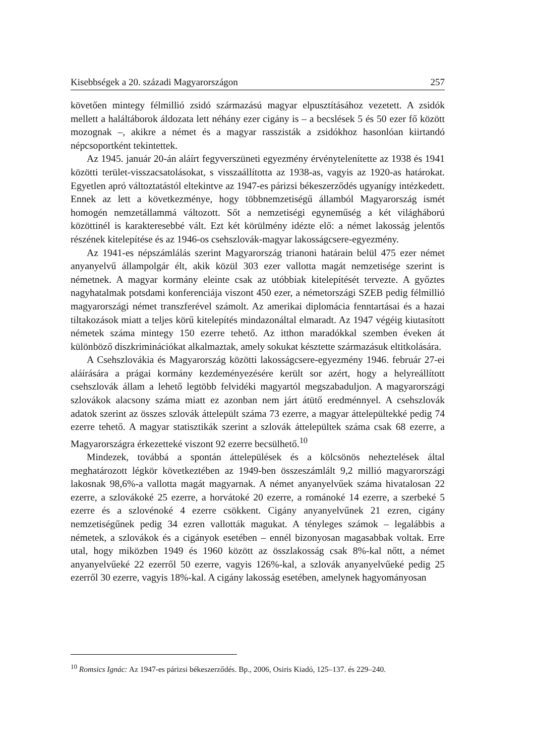Kisebbségek a 20. századi Magyarországon 257
követően mintegy félmillió zsidó származású magyar elpusztításához vezetett. A zsidók mellett a haláltáborok áldozata lett néhány ezer cigány is – a becslések 5 és 50 ezer fő között mozognak –, akikre a német és a magyar rasszisták a zsidókhoz hasonlóan kiirtandó népcsoportként tekintettek.
Az 1945. január 20-án aláírt fegyverszüneti egyezmény érvénytelenítette az 1938 és 1941 közötti terület-visszacsatolásokat, s visszaállította az 1938-as, vagyis az 1920-as határokat. Egyetlen apró változtatástól eltekintve az 1947-es párizsi békeszerződés ugyanígy intézkedett. Ennek az lett a következménye, hogy többnemzetiségű államból Magyarország ismét homogén nemzetállammá változott. Sőt a nemzetiségi egyneműség a két világháború közöttinél is karakteresebbé vált. Ezt két körülmény idézte elő: a német lakosság jelentős részének kitelepítése és az 1946-os csehszlovák-magyar lakosságcsere-egyezmény.
Az 1941-es népszámlálás szerint Magyarország trianoni határain belül 475 ezer német anyanyelvű állampolgár élt, akik közül 303 ezer vallotta magát nemzetisége szerint is németnek. A magyar kormány eleinte csak az utóbbiak kitelepítését tervezte. A győztes nagyhatalmak potsdami konferenciája viszont 450 ezer, a németországi SZEB pedig félmillió magyarországi német transzferével számolt. Az amerikai diplomácia fenntartásai és a hazai tiltakozások miatt a teljes körű kitelepítés mindazonáltal elmaradt. Az 1947 végéig kiutasított németek száma mintegy 150 ezerre tehető. Az itthon maradókkal szemben éveken át különböző diszkriminációkat alkalmaztak, amely sokukat késztette származásuk eltitkolására.
A Csehszlovákia és Magyarország közötti lakosságcsere-egyezmény 1946. február 27-ei aláírására a prágai kormány kezdeményezésére került sor azért, hogy a helyreállított csehszlovák állam a lehető legtöbb felvidéki magyartól megszabaduljon. A magyarországi szlovákok alacsony száma miatt ez azonban nem járt átütő eredménnyel. A csehszlovák adatok szerint az összes szlovák áttelepült száma 73 ezerre, a magyar áttelepültekké pedig 74 ezerre tehető. A magyar statisztikák szerint a szlovák áttelepültek száma csak 68 ezerre, a Magyarországra érkezetteké viszont 92 ezerre becsülhető.<sup>10</sup>
Mindezek, továbbá a spontán áttelepülések és a kölcsönös neheztelések által meghatározott légkör következtében az 1949-ben összeszámlált 9,2 millió magyarországi lakosnak 98,6%-a vallotta magát magyarnak. A német anyanyelvűek száma hivatalosan 22 ezerre, a szlovákoké 25 ezerre, a horvátoké 20 ezerre, a románoké 14 ezerre, a szerbeké 5 ezerre és a szlovénoké 4 ezerre csökkent. Cigány anyanyelvűnek 21 ezren, cigány nemzetiségűnek pedig 34 ezren vallották magukat. A tényleges számok – legalábbis a németek, a szlovákok és a cigányok esetében – ennél bizonyosan magasabbak voltak. Erre utal, hogy miközben 1949 és 1960 között az összlakosság csak 8%-kal nőtt, a német anyanyelvűeké 22 ezerről 50 ezerre, vagyis 126%-kal, a szlovák anyanyelvűeké pedig 25 ezerről 30 ezerre, vagyis 18%-kal. A cigány lakosság esetében, amelynek hagyományosan
<sup>10</sup> Romsics Ignác: Az 1947-es párizsi békeszerződés. Bp., 2006, Osiris Kiadó, 125–137. és 229–240.